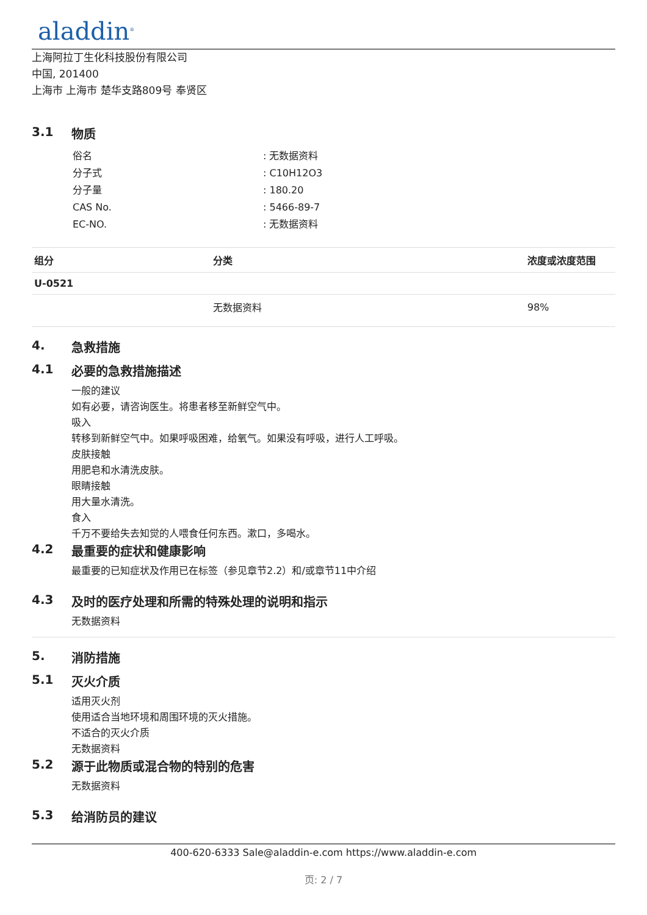aladdin<sup>®</sup>
上海阿拉丁生化科技股份有限公司
中国, 201400
上海市 上海市 楚华支路809号 奉贤区
3.1 物质
| 俗名 | : 无数据资料 |
| 分子式 | : C10H12O3 |
| 分子量 | : 180.20 |
| CAS No. | : 5466-89-7 |
| EC-NO. | : 无数据资料 |
| 组分 | 分类 | 浓度或浓度范围 |
| --- | --- | --- |
| U-0521 | | |
| | 无数据资料 | 98% |
4. 急救措施
4.1 必要的急救措施描述
一般的建议
如有必要，请咨询医生。将患者移至新鲜空气中。
吸入
转移到新鲜空气中。如果呼吸困难，给氧气。如果没有呼吸，进行人工呼吸。
皮肤接触
用肥皂和水清洗皮肤。
眼睛接触
用大量水清洗。
食入
千万不要给失去知觉的人喂食任何东西。漱口，多喝水。
4.2 最重要的症状和健康影响
最重要的已知症状及作用已在标签（参见章节2.2）和/或章节11中介绍
4.3 及时的医疗处理和所需的特殊处理的说明和指示
无数据资料
5. 消防措施
5.1 灭火介质
适用灭火剂
使用适合当地环境和周围环境的灭火措施。
不适合的灭火介质
无数据资料
5.2 源于此物质或混合物的特别的危害
无数据资料
5.3 给消防员的建议
400-620-6333 Sale@aladdin-e.com https://www.aladdin-e.com
页: 2 / 7